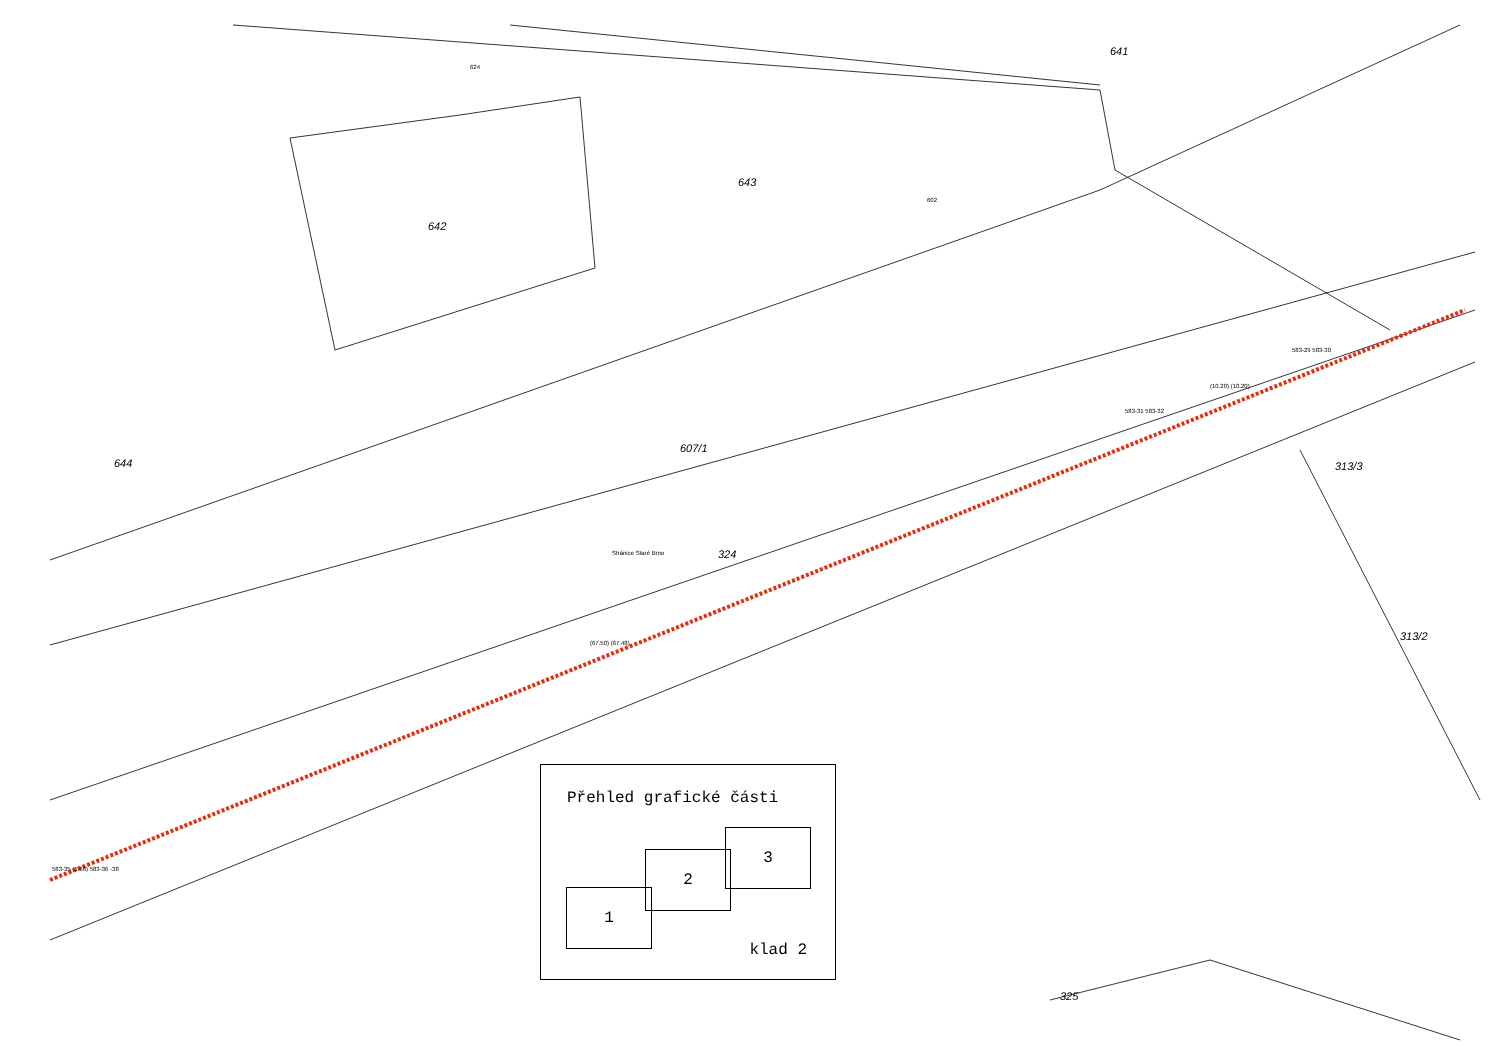641
624
643
602
642
644
607/1
324
Stránice Staré Brno
583-29 583-30
583-31 583-32
(10.20) (10.20)
(67.50) (67.48)
583-35 (1.68) 583-36 -38
313/3
313/2
325
Přehled grafické části
1
2
3
klad 2